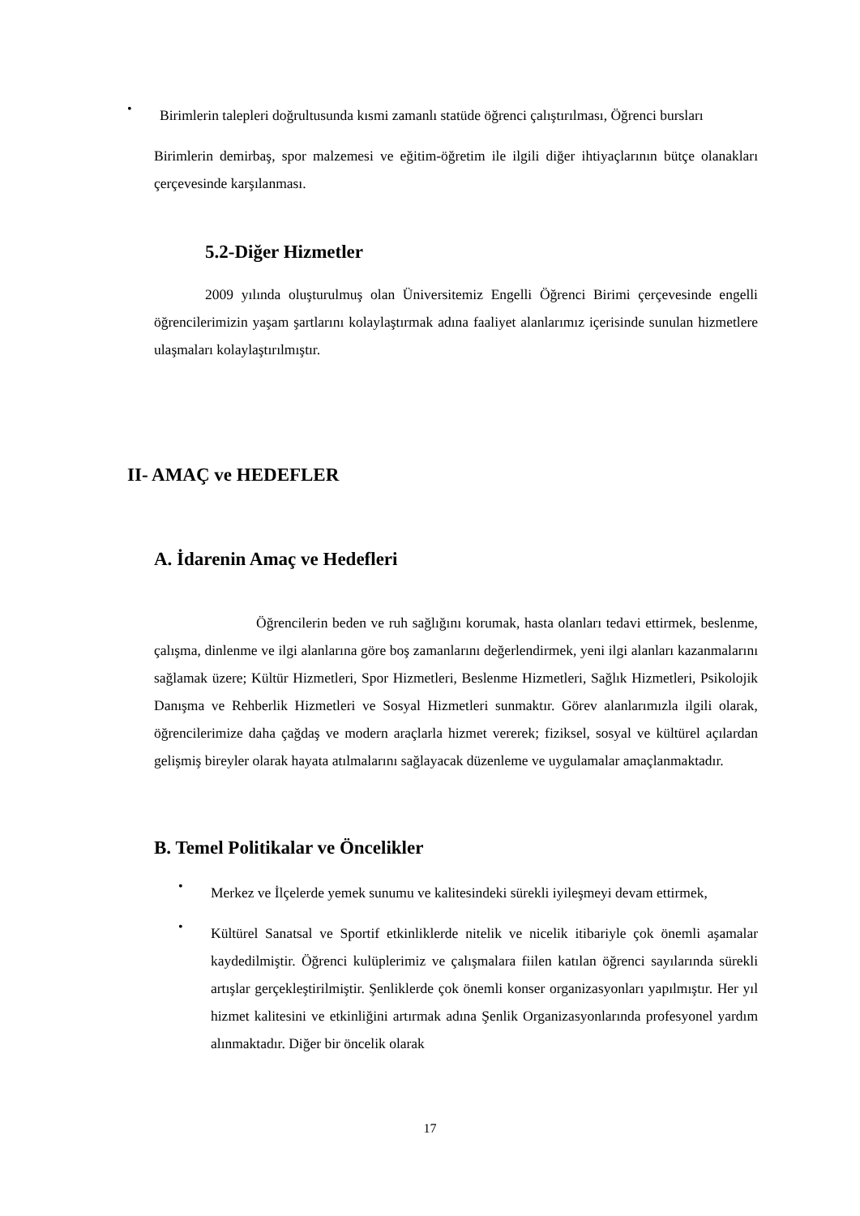•
Birimlerin talepleri doğrultusunda kısmi zamanlı statüde öğrenci çalıştırılması, Öğrenci bursları
Birimlerin demirbaş, spor malzemesi ve eğitim-öğretim ile ilgili diğer ihtiyaçlarının bütçe olanakları çerçevesinde karşılanması.
5.2-Diğer Hizmetler
2009 yılında oluşturulmuş olan Üniversitemiz Engelli Öğrenci Birimi çerçevesinde engelli öğrencilerimizin yaşam şartlarını kolaylaştırmak adına faaliyet alanlarımız içerisinde sunulan hizmetlere ulaşmaları kolaylaştırılmıştır.
II- AMAÇ ve HEDEFLER
A. İdarenin Amaç ve Hedefleri
Öğrencilerin beden ve ruh sağlığını korumak, hasta olanları tedavi ettirmek, beslenme, çalışma, dinlenme ve ilgi alanlarına göre boş zamanlarını değerlendirmek, yeni ilgi alanları kazanmalarını sağlamak üzere; Kültür Hizmetleri, Spor Hizmetleri, Beslenme Hizmetleri, Sağlık Hizmetleri, Psikolojik Danışma ve Rehberlik Hizmetleri ve Sosyal Hizmetleri sunmaktır. Görev alanlarımızla ilgili olarak, öğrencilerimize daha çağdaş ve modern araçlarla hizmet vererek; fiziksel, sosyal ve kültürel açılardan gelişmiş bireyler olarak hayata atılmalarını sağlayacak düzenleme ve uygulamalar amaçlanmaktadır.
B. Temel Politikalar ve Öncelikler
•
Merkez ve İlçelerde yemek sunumu ve kalitesindeki sürekli iyileşmeyi devam ettirmek,
•
Kültürel Sanatsal ve Sportif etkinliklerde nitelik ve nicelik itibariyle çok önemli aşamalar kaydedilmiştir. Öğrenci kulüplerimiz ve çalışmalara fiilen katılan öğrenci sayılarında sürekli artışlar gerçekleştirilmiştir. Şenliklerde çok önemli konser organizasyonları yapılmıştır. Her yıl hizmet kalitesini ve etkinliğini artırmak adına Şenlik Organizasyonlarında profesyonel yardım alınmaktadır. Diğer bir öncelik olarak
17